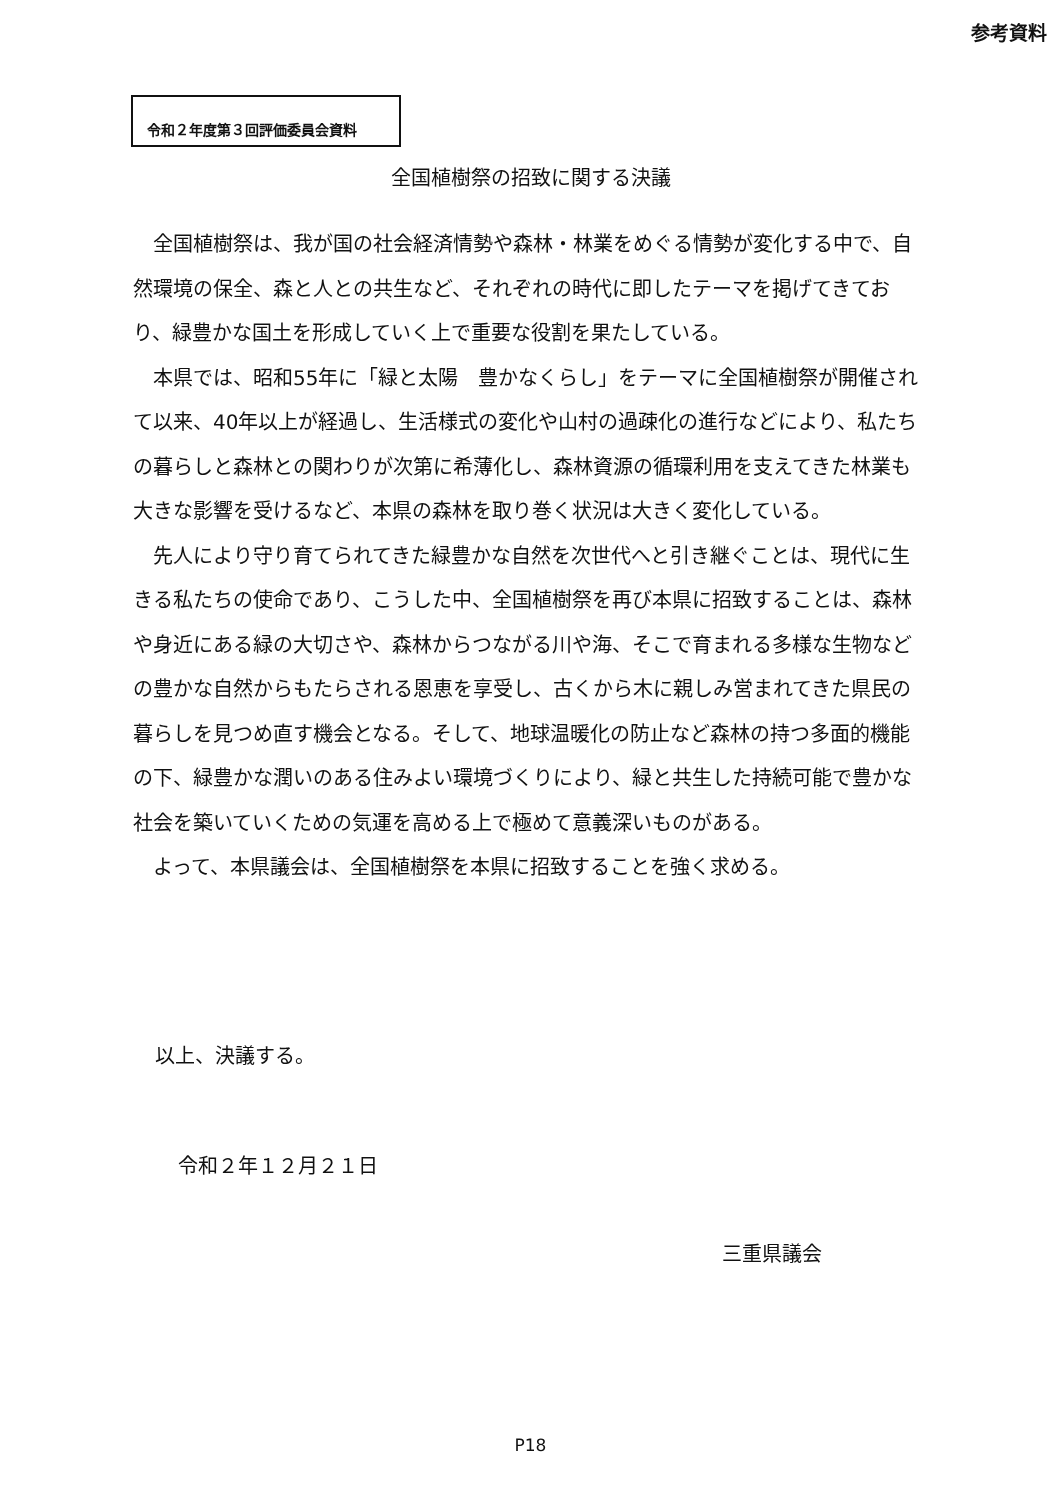参考資料
令和２年度第３回評価委員会資料
全国植樹祭の招致に関する決議
全国植樹祭は、我が国の社会経済情勢や森林・林業をめぐる情勢が変化する中で、自然環境の保全、森と人との共生など、それぞれの時代に即したテーマを掲げてきており、緑豊かな国土を形成していく上で重要な役割を果たしている。
本県では、昭和55年に「緑と太陽　豊かなくらし」をテーマに全国植樹祭が開催されて以来、40年以上が経過し、生活様式の変化や山村の過疎化の進行などにより、私たちの暮らしと森林との関わりが次第に希薄化し、森林資源の循環利用を支えてきた林業も大きな影響を受けるなど、本県の森林を取り巻く状況は大きく変化している。
先人により守り育てられてきた緑豊かな自然を次世代へと引き継ぐことは、現代に生きる私たちの使命であり、こうした中、全国植樹祭を再び本県に招致することは、森林や身近にある緑の大切さや、森林からつながる川や海、そこで育まれる多様な生物などの豊かな自然からもたらされる恩恵を享受し、古くから木に親しみ営まれてきた県民の暮らしを見つめ直す機会となる。そして、地球温暖化の防止など森林の持つ多面的機能の下、緑豊かな潤いのある住みよい環境づくりにより、緑と共生した持続可能で豊かな社会を築いていくための気運を高める上で極めて意義深いものがある。
よって、本県議会は、全国植樹祭を本県に招致することを強く求める。
以上、決議する。
令和２年１２月２１日
三重県議会
P18